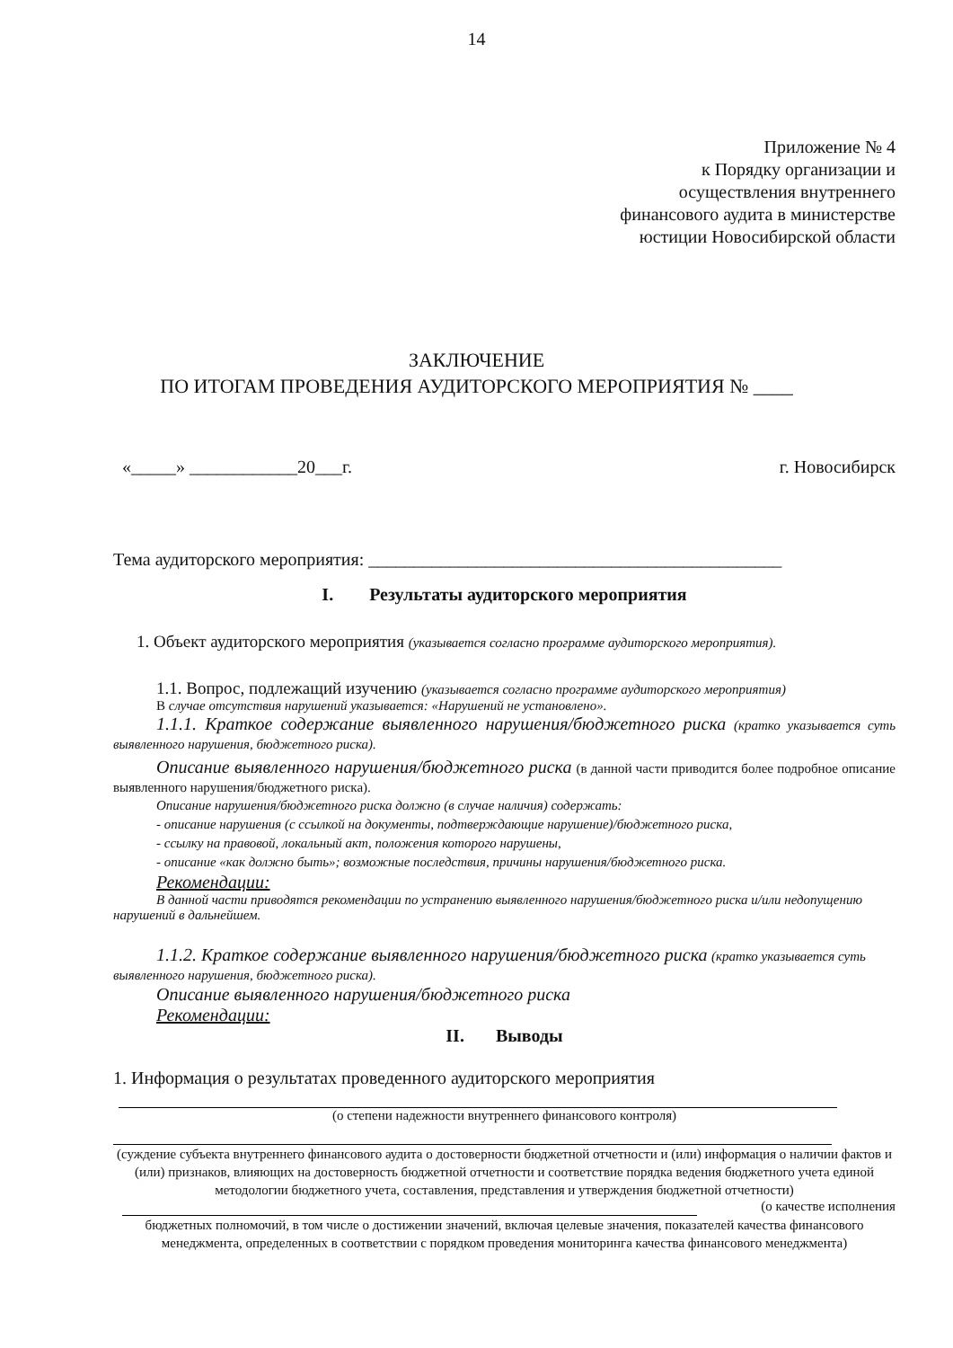14
Приложение № 4
к Порядку организации и
осуществления внутреннего
финансового аудита в министерстве
юстиции Новосибирской области
ЗАКЛЮЧЕНИЕ
ПО ИТОГАМ ПРОВЕДЕНИЯ АУДИТОРСКОГО МЕРОПРИЯТИЯ № ____
«_____» ____________20___г. г. Новосибирск
Тема аудиторского мероприятия: ______________________________________________
I. Результаты аудиторского мероприятия
1. Объект аудиторского мероприятия (указывается согласно программе аудиторского мероприятия).
1.1. Вопрос, подлежащий изучению (указывается согласно программе аудиторского мероприятия)
В случае отсутствия нарушений указывается: «Нарушений не установлено».
1.1.1. Краткое содержание выявленного нарушения/бюджетного риска (кратко указывается суть выявленного нарушения, бюджетного риска).
Описание выявленного нарушения/бюджетного риска (в данной части приводится более подробное описание выявленного нарушения/бюджетного риска).
Описание нарушения/бюджетного риска должно (в случае наличия) содержать:
- описание нарушения (с ссылкой на документы, подтверждающие нарушение)/бюджетного риска,
- ссылку на правовой, локальный акт, положения которого нарушены,
- описание «как должно быть»; возможные последствия, причины нарушения/бюджетного риска.
Рекомендации:
В данной части приводятся рекомендации по устранению выявленного нарушения/бюджетного риска и/или недопущению нарушений в дальнейшем.
1.1.2. Краткое содержание выявленного нарушения/бюджетного риска (кратко указывается суть выявленного нарушения, бюджетного риска).
Описание выявленного нарушения/бюджетного риска
Рекомендации:
II. Выводы
1. Информация о результатах проведенного аудиторского мероприятия
(о степени надежности внутреннего финансового контроля)
(суждение субъекта внутреннего финансового аудита о достоверности бюджетной отчетности и (или) информация о наличии фактов и (или) признаков, влияющих на достоверность бюджетной отчетности и соответствие порядка ведения бюджетного учета единой методологии бюджетного учета, составления, представления и утверждения бюджетной отчетности)
(о качестве исполнения
бюджетных полномочий, в том числе о достижении значений, включая целевые значения, показателей качества финансового менеджмента, определенных в соответствии с порядком проведения мониторинга качества финансового менеджмента)